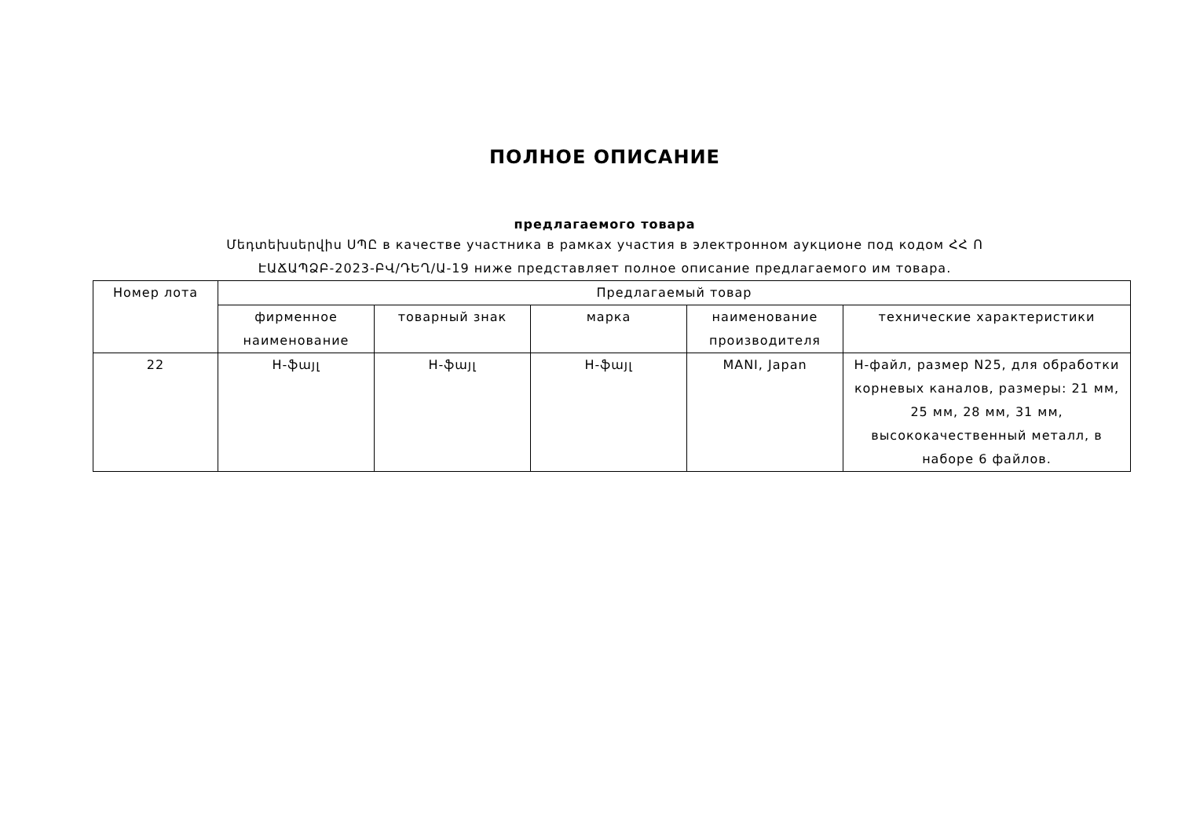ПОЛНОЕ ОПИСАНИЕ
предлагаемого товара
Մեդտեխսերվիս ՍՊԸ в качестве участника в рамках участия в электронном аукционе под кодом ՀՀ Ո
ԷԱՃԱՊՁԲ-2023-ԲՎ/ԴԵՂ/Ա-19 ниже представляет полное описание предлагаемого им товара.
| Номер лота | Предлагаемый товар | | | | |
| --- | --- | --- | --- | --- | --- |
| | фирменное наименование | товарный знак | марка | наименование производителя | технические характеристики |
| 22 | H-ֆայլ | H-ֆայլ | H-ֆայլ | MANI, Japan | H-файл, размер N25, для обработки корневых каналов, размеры: 21 мм, 25 мм, 28 мм, 31 мм, высококачественный металл, в наборе 6 файлов. |